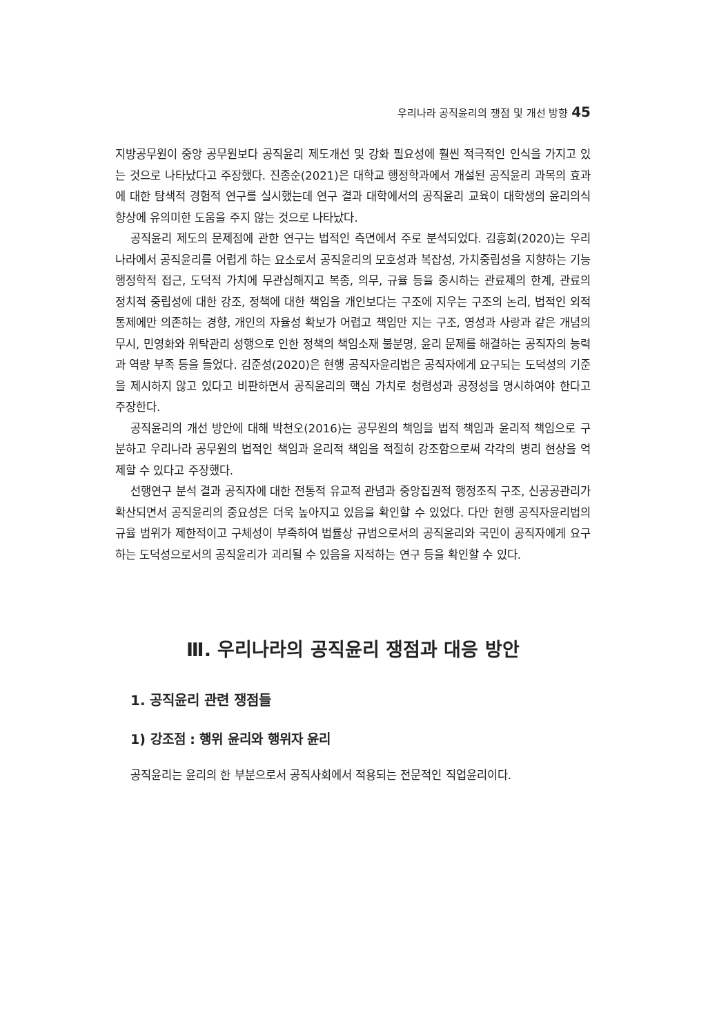우리나라 공직윤리의 쟁점 및 개선 방향 45
지방공무원이 중앙 공무원보다 공직윤리 제도개선 및 강화 필요성에 훨씬 적극적인 인식을 가지고 있는 것으로 나타났다고 주장했다. 진종순(2021)은 대학교 행정학과에서 개설된 공직윤리 과목의 효과에 대한 탐색적 경험적 연구를 실시했는데 연구 결과 대학에서의 공직윤리 교육이 대학생의 윤리의식 향상에 유의미한 도움을 주지 않는 것으로 나타났다.
공직윤리 제도의 문제점에 관한 연구는 법적인 측면에서 주로 분석되었다. 김흥회(2020)는 우리나라에서 공직윤리를 어렵게 하는 요소로서 공직윤리의 모호성과 복잡성, 가치중립성을 지향하는 기능 행정학적 접근, 도덕적 가치에 무관심해지고 복종, 의무, 규율 등을 중시하는 관료제의 한계, 관료의 정치적 중립성에 대한 강조, 정책에 대한 책임을 개인보다는 구조에 지우는 구조의 논리, 법적인 외적 통제에만 의존하는 경향, 개인의 자율성 확보가 어렵고 책임만 지는 구조, 영성과 사랑과 같은 개념의 무시, 민영화와 위탁관리 성행으로 인한 정책의 책임소재 불분명, 윤리 문제를 해결하는 공직자의 능력과 역량 부족 등을 들었다. 김준성(2020)은 현행 공직자윤리법은 공직자에게 요구되는 도덕성의 기준을 제시하지 않고 있다고 비판하면서 공직윤리의 핵심 가치로 청렴성과 공정성을 명시하여야 한다고 주장한다.
공직윤리의 개선 방안에 대해 박천오(2016)는 공무원의 책임을 법적 책임과 윤리적 책임으로 구분하고 우리나라 공무원의 법적인 책임과 윤리적 책임을 적절히 강조함으로써 각각의 병리 현상을 억제할 수 있다고 주장했다.
선행연구 분석 결과 공직자에 대한 전통적 유교적 관념과 중앙집권적 행정조직 구조, 신공공관리가 확산되면서 공직윤리의 중요성은 더욱 높아지고 있음을 확인할 수 있었다. 다만 현행 공직자윤리법의 규율 범위가 제한적이고 구체성이 부족하여 법률상 규범으로서의 공직윤리와 국민이 공직자에게 요구하는 도덕성으로서의 공직윤리가 괴리될 수 있음을 지적하는 연구 등을 확인할 수 있다.
Ⅲ. 우리나라의 공직윤리 쟁점과 대응 방안
1. 공직윤리 관련 쟁점들
1) 강조점 : 행위 윤리와 행위자 윤리
공직윤리는 윤리의 한 부분으로서 공직사회에서 적용되는 전문적인 직업윤리이다.